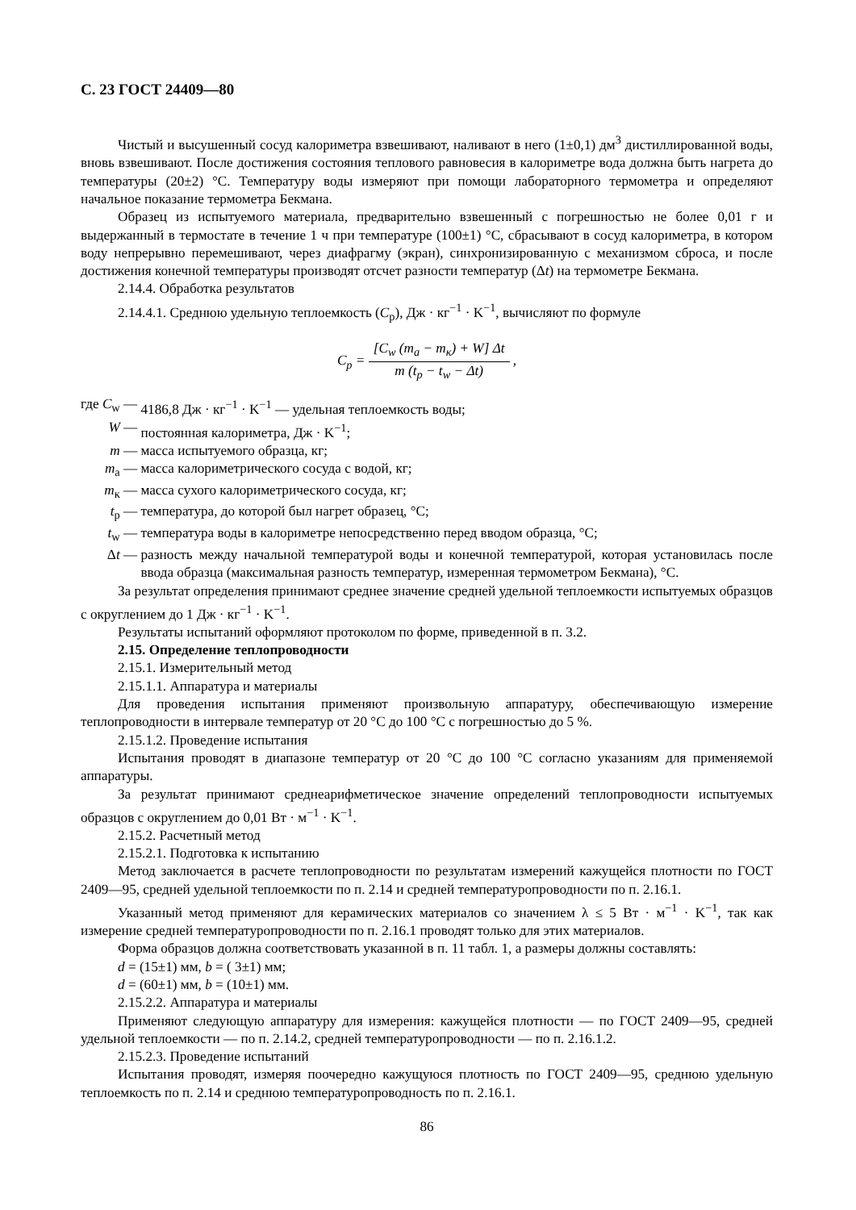С. 23 ГОСТ 24409—80
Чистый и высушенный сосуд калориметра взвешивают, наливают в него (1±0,1) дм<sup>3</sup> дистиллированной воды, вновь взвешивают. После достижения состояния теплового равновесия в калориметре вода должна быть нагрета до температуры (20±2) °С. Температуру воды измеряют при помощи лабораторного термометра и определяют начальное показание термометра Бекмана.
Образец из испытуемого материала, предварительно взвешенный с погрешностью не более 0,01 г и выдержанный в термостате в течение 1 ч при температуре (100±1) °С, сбрасывают в сосуд калориметра, в котором воду непрерывно перемешивают, через диафрагму (экран), синхронизированную с механизмом сброса, и после достижения конечной температуры производят отсчет разности температур (Δt) на термометре Бекмана.
2.14.4. Обработка результатов
2.14.4.1. Среднюю удельную теплоемкость (C<sub>p</sub>), Дж · кг<sup>−1</sup> · K<sup>−1</sup>, вычисляют по формуле
C<sub>p</sub> = [C<sub>w</sub> (m<sub>a</sub> − m<sub>к</sub>) + W] Δt m (t<sub>p</sub> − t<sub>w</sub> − Δt) ,
| где | C<sub>w</sub> | — | 4186,8 Дж · кг<sup>−1</sup> · K<sup>−1</sup> — удельная теплоемкость воды; |
| | W | — | постоянная калориметра, Дж · K<sup>−1</sup>; |
| | m | — | масса испытуемого образца, кг; |
| | m<sub>a</sub> | — | масса калориметрического сосуда с водой, кг; |
| | m<sub>к</sub> | — | масса сухого калориметрического сосуда, кг; |
| | t<sub>p</sub> | — | температура, до которой был нагрет образец, °С; |
| | t<sub>w</sub> | — | температура воды в калориметре непосредственно перед вводом образца, °С; |
| | Δ t | — | разность между начальной температурой воды и конечной температурой, которая установилась после ввода образца (максимальная разность температур, измеренная термометром Бекмана), °С. |
За результат определения принимают среднее значение средней удельной теплоемкости испытуемых образцов с округлением до 1 Дж · кг<sup>−1</sup> · K<sup>−1</sup>.
Результаты испытаний оформляют протоколом по форме, приведенной в п. 3.2.
2.15. Определение теплопроводности
2.15.1. Измерительный метод
2.15.1.1. Аппаратура и материалы
Для проведения испытания применяют произвольную аппаратуру, обеспечивающую измерение теплопроводности в интервале температур от 20 °С до 100 °С с погрешностью до 5 %.
2.15.1.2. Проведение испытания
Испытания проводят в диапазоне температур от 20 °С до 100 °С согласно указаниям для применяемой аппаратуры.
За результат принимают среднеарифметическое значение определений теплопроводности испытуемых образцов с округлением до 0,01 Вт · м<sup>−1</sup> · K<sup>−1</sup>.
2.15.2. Расчетный метод
2.15.2.1. Подготовка к испытанию
Метод заключается в расчете теплопроводности по результатам измерений кажущейся плотности по ГОСТ 2409—95, средней удельной теплоемкости по п. 2.14 и средней температуропроводности по п. 2.16.1.
Указанный метод применяют для керамических материалов со значением λ ≤ 5 Вт · м<sup>−1</sup> · K<sup>−1</sup>, так как измерение средней температуропроводности по п. 2.16.1 проводят только для этих материалов.
Форма образцов должна соответствовать указанной в п. 11 табл. 1, а размеры должны составлять:
d = (15±1) мм, b = ( 3±1) мм;
d = (60±1) мм, b = (10±1) мм.
2.15.2.2. Аппаратура и материалы
Применяют следующую аппаратуру для измерения: кажущейся плотности — по ГОСТ 2409—95, средней удельной теплоемкости — по п. 2.14.2, средней температуропроводности — по п. 2.16.1.2.
2.15.2.3. Проведение испытаний
Испытания проводят, измеряя поочередно кажущуюся плотность по ГОСТ 2409—95, среднюю удельную теплоемкость по п. 2.14 и среднюю температуропроводность по п. 2.16.1.
86